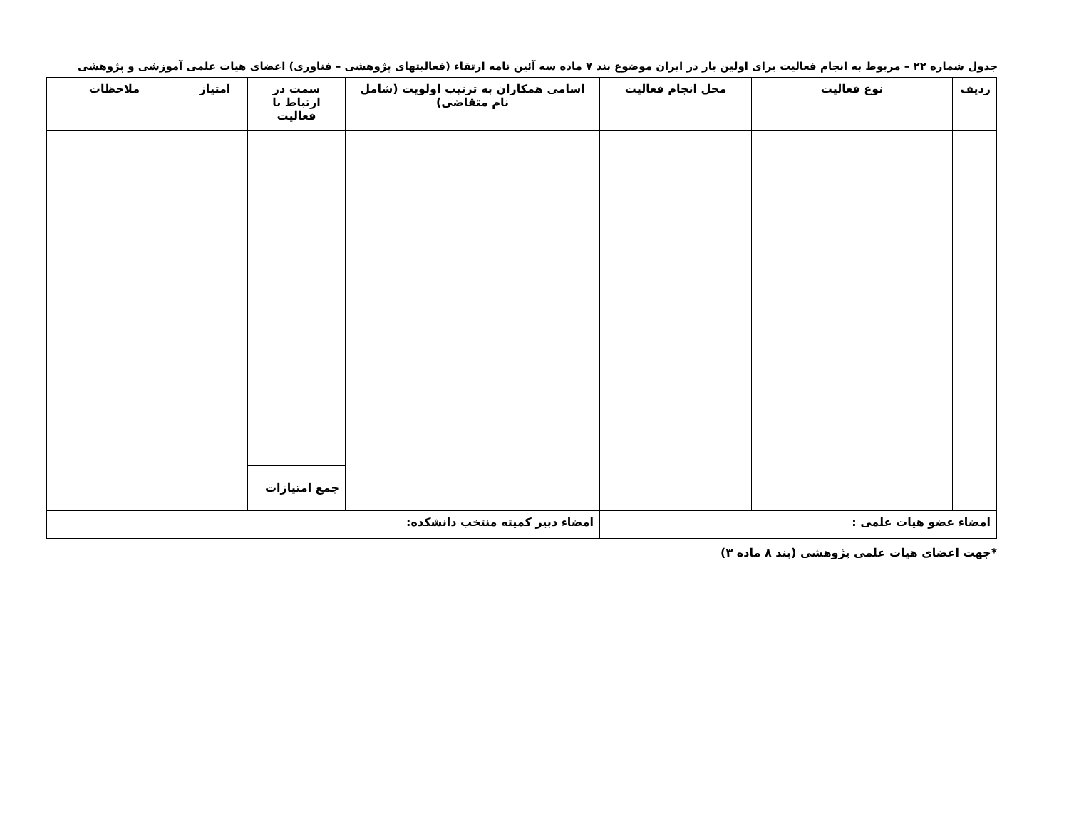جدول شماره ۲۲ – مربوط به انجام فعالیت برای اولین بار در ایران موضوع بند ۷ ماده سه آئین نامه ارتقاء (فعالیتهای پژوهشی – فناوری) اعضای هیات علمی آموزشی و پژوهشی
| ردیف | نوع فعالیت | محل انجام فعالیت | اسامی همکاران به ترتیب اولویت (شامل نام متقاضی) | سمت در ارتباط با فعالیت | امتیاز | ملاحظات |
| --- | --- | --- | --- | --- | --- | --- |
| | | | | جمع امتیازات | | |
| امضاء عضو هیات علمی : | | | امضاء دبیر کمیته منتخب دانشکده: | | | |
*جهت اعضای هیات علمی پژوهشی (بند ۸ ماده ۳)